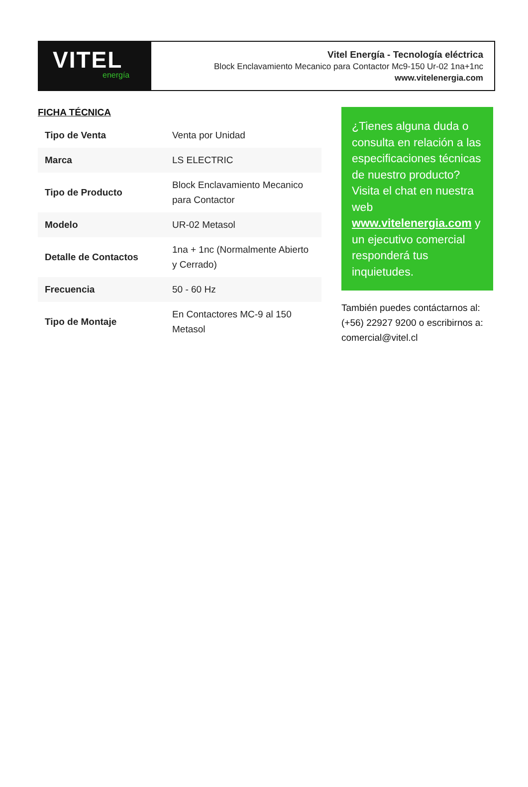VITEL
energía
Vitel Energía - Tecnología eléctrica
Block Enclavamiento Mecanico para Contactor Mc9-150 Ur-02 1na+1nc
www.vitelenergia.com
FICHA TÉCNICA
| Tipo de Venta | Venta por Unidad |
| Marca | LS ELECTRIC |
| Tipo de Producto | Block Enclavamiento Mecanico para Contactor |
| Modelo | UR-02 Metasol |
| Detalle de Contactos | 1na + 1nc (Normalmente Abierto y Cerrado) |
| Frecuencia | 50 - 60 Hz |
| Tipo de Montaje | En Contactores MC-9 al 150 Metasol |
¿Tienes alguna duda o consulta en relación a las especificaciones técnicas de nuestro producto? Visita el chat en nuestra web www.vitelenergia.com y un ejecutivo comercial responderá tus inquietudes.
También puedes contáctarnos al: (+56) 22927 9200 o escribirnos a: comercial@vitel.cl